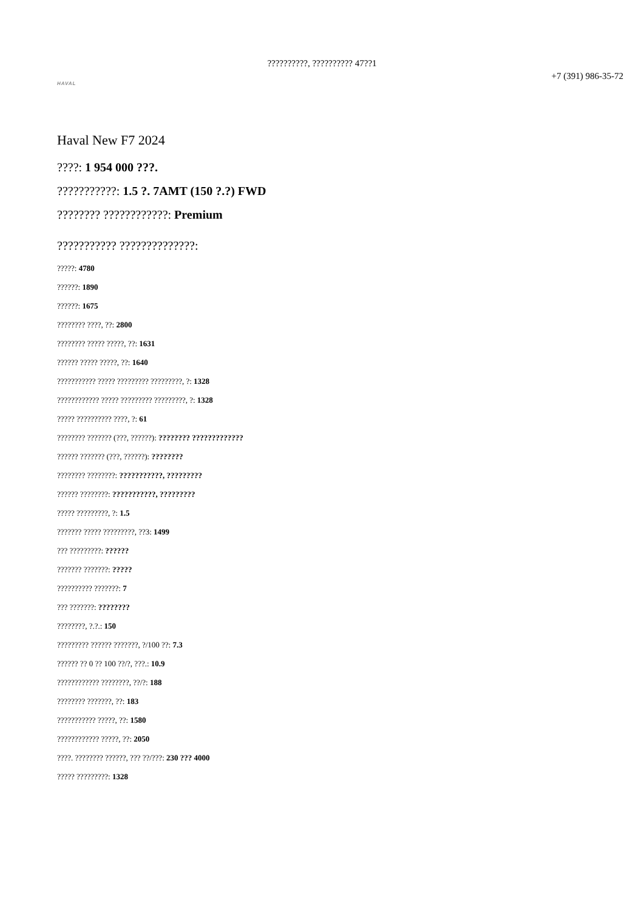??????????, ?????????? 47??1
HAVAL
+7 (391) 986-35-72
Haval New F7 2024
????: 1 954 000 ???.
???????????: 1.5 ?. 7AMT (150 ?.?) FWD
???????? ????????????: Premium
??????????? ??????????????:
?????: 4780
??????: 1890
??????: 1675
???????? ????, ??: 2800
???????? ????? ?????, ??: 1631
?????? ????? ?????, ??: 1640
??????????? ????? ????????? ?????????, ?: 1328
???????????? ????? ????????? ?????????, ?: 1328
????? ?????????? ????, ?: 61
???????? ??????? (???, ??????): ???????? ?????????????
?????? ??????? (???, ??????): ????????
???????? ????????: ???????????, ?????????
?????? ????????: ???????????, ?????????
????? ?????????, ?: 1.5
??????? ????? ?????????, ??3: 1499
??? ?????????: ??????
??????? ???????: ?????
?????????? ???????: 7
??? ???????: ????????
????????, ?.?.: 150
????????? ?????? ???????, ?/100 ??: 7.3
?????? ?? 0 ?? 100 ??/?, ???.: 10.9
???????????? ????????, ??/?: 188
???????? ???????, ??: 183
??????????? ?????, ??: 1580
???????????? ?????, ??: 2050
????. ???????? ??????, ??? ??/???: 230 ??? 4000
????? ?????????: 1328